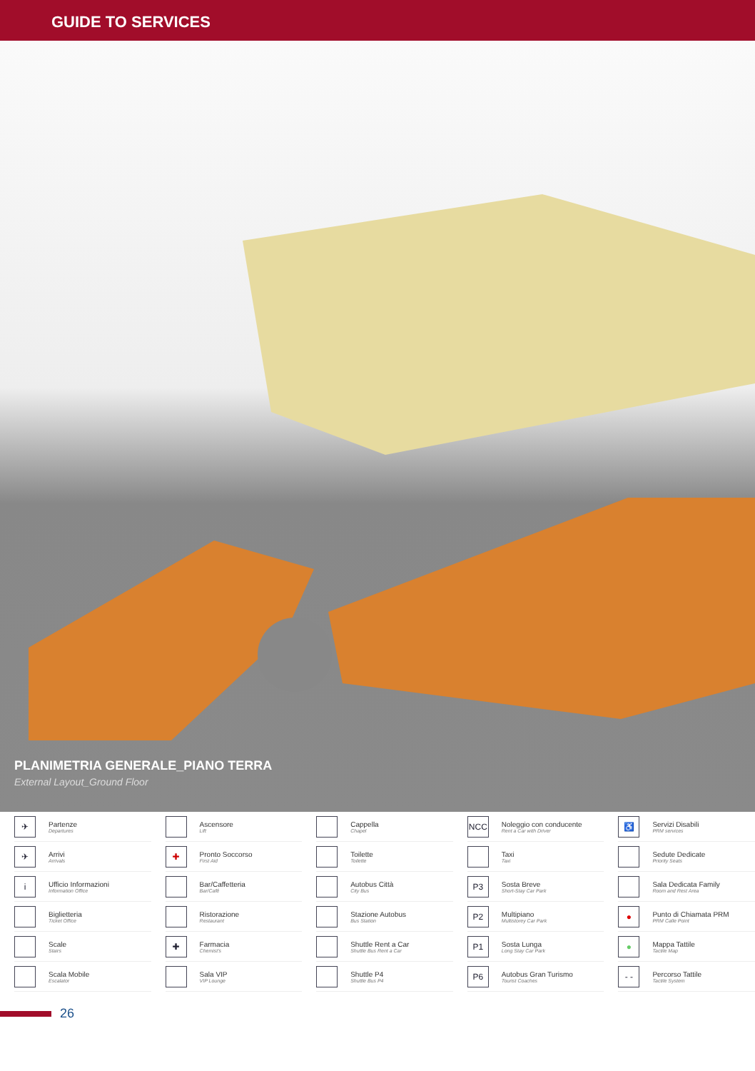GUIDE TO SERVICES
PLANIMETRIA GENERALE_PIANO TERRA
External Layout_Ground Floor
✈ Partenze
Departures
✈ Arrivi
Arrivals
i Ufficio Informazioni
Information Office
Biglietteria
Ticket Office
Scale
Stairs
Scala Mobile
Escalator
Ascensore
Lift
✚ Pronto Soccorso
First Aid
Bar/Caffetteria
Bar/Café
Ristorazione
Restaurant
✚ Farmacia
Chemist's
Sala VIP
VIP Lounge
Cappella
Chapel
Toilette
Toilette
Autobus Città
City Bus
Stazione Autobus
Bus Station
Shuttle Rent a Car
Shuttle Bus Rent a Car
Shuttle P4
Shuttle Bus P4
NCC Noleggio con conducente
Rent a Car with Driver
Taxi
Taxi
P3 Sosta Breve
Short-Stay Car Park
P2 Multipiano
Multistorey Car Park
P1 Sosta Lunga
Long Stay Car Park
P6 Autobus Gran Turismo
Tourist Coaches
♿ Servizi Disabili
PRM services
Sedute Dedicate
Priority Seats
Sala Dedicata Family
Room and Rest Area
● Punto di Chiamata PRM
PRM Calle Point
● Mappa Tattile
Tactile Map
- - Percorso Tattile
Tactile System
26